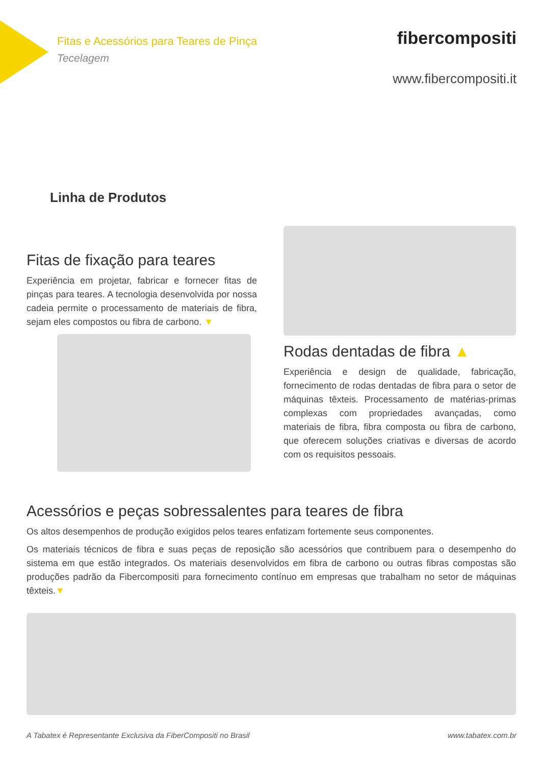Fitas e Acessórios para Teares de Pinça
Tecelagem
fibercompositi
www.fibercompositi.it
Linha de Produtos
Fitas de fixação para teares
Experiência em projetar, fabricar e fornecer fitas de pinças para teares. A tecnologia desenvolvida por nossa cadeia permite o processamento de materiais de fibra, sejam eles compostos ou fibra de carbono. ▼
Rodas dentadas de fibra ▲
Experiência e design de qualidade, fabricação, fornecimento de rodas dentadas de fibra para o setor de máquinas têxteis. Processamento de matérias-primas complexas com propriedades avançadas, como materiais de fibra, fibra composta ou fibra de carbono, que oferecem soluções criativas e diversas de acordo com os requisitos pessoais.
Acessórios e peças sobressalentes para teares de fibra
Os altos desempenhos de produção exigidos pelos teares enfatizam fortemente seus componentes.
Os materiais técnicos de fibra e suas peças de reposição são acessórios que contribuem para o desempenho do sistema em que estão integrados. Os materiais desenvolvidos em fibra de carbono ou outras fibras compostas são produções padrão da Fibercompositi para fornecimento contínuo em empresas que trabalham no setor de máquinas têxteis.▼
A Tabatex é Representante Exclusiva da FiberCompositi no Brasil www.tabatex.com.br